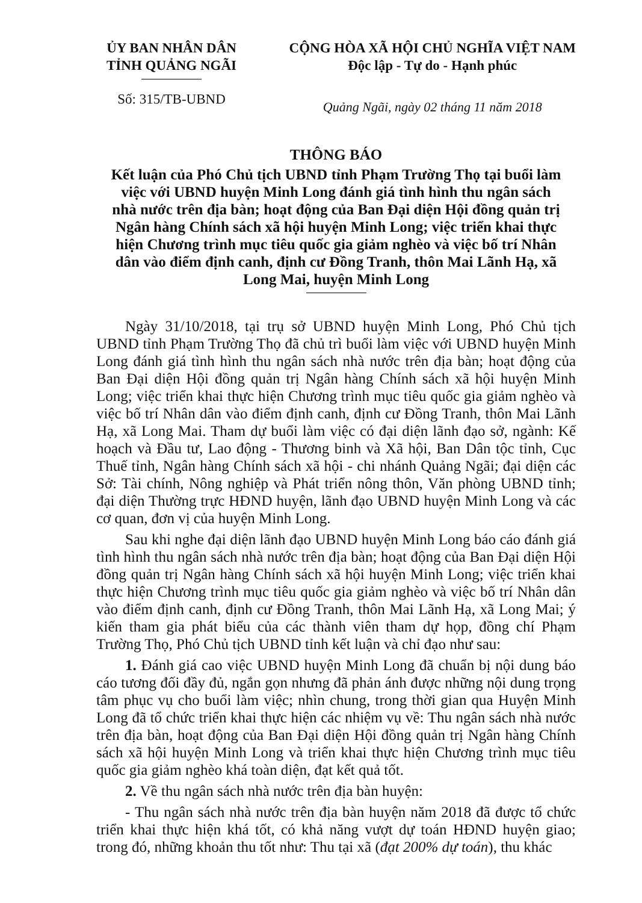ỦY BAN NHÂN DÂN
TỈNH QUẢNG NGÃI
Số: 315/TB-UBND
CỘNG HÒA XÃ HỘI CHỦ NGHĨA VIỆT NAM
Độc lập - Tự do - Hạnh phúc
Quảng Ngãi, ngày 02 tháng 11 năm 2018
THÔNG BÁO
Kết luận của Phó Chủ tịch UBND tỉnh Phạm Trường Thọ tại buổi làm việc với UBND huyện Minh Long đánh giá tình hình thu ngân sách nhà nước trên địa bàn; hoạt động của Ban Đại diện Hội đồng quản trị Ngân hàng Chính sách xã hội huyện Minh Long; việc triển khai thực hiện Chương trình mục tiêu quốc gia giảm nghèo và việc bố trí Nhân dân vào điểm định canh, định cư Đồng Tranh, thôn Mai Lãnh Hạ, xã Long Mai, huyện Minh Long
Ngày 31/10/2018, tại trụ sở UBND huyện Minh Long, Phó Chủ tịch UBND tỉnh Phạm Trường Thọ đã chủ trì buổi làm việc với UBND huyện Minh Long đánh giá tình hình thu ngân sách nhà nước trên địa bàn; hoạt động của Ban Đại diện Hội đồng quản trị Ngân hàng Chính sách xã hội huyện Minh Long; việc triển khai thực hiện Chương trình mục tiêu quốc gia giảm nghèo và việc bố trí Nhân dân vào điểm định canh, định cư Đồng Tranh, thôn Mai Lãnh Hạ, xã Long Mai. Tham dự buổi làm việc có đại diện lãnh đạo sở, ngành: Kế hoạch và Đầu tư, Lao động - Thương binh và Xã hội, Ban Dân tộc tỉnh, Cục Thuế tỉnh, Ngân hàng Chính sách xã hội - chi nhánh Quảng Ngãi; đại diện các Sở: Tài chính, Nông nghiệp và Phát triển nông thôn, Văn phòng UBND tỉnh; đại diện Thường trực HĐND huyện, lãnh đạo UBND huyện Minh Long và các cơ quan, đơn vị của huyện Minh Long.
Sau khi nghe đại diện lãnh đạo UBND huyện Minh Long báo cáo đánh giá tình hình thu ngân sách nhà nước trên địa bàn; hoạt động của Ban Đại diện Hội đồng quản trị Ngân hàng Chính sách xã hội huyện Minh Long; việc triển khai thực hiện Chương trình mục tiêu quốc gia giảm nghèo và việc bố trí Nhân dân vào điểm định canh, định cư Đồng Tranh, thôn Mai Lãnh Hạ, xã Long Mai; ý kiến tham gia phát biểu của các thành viên tham dự họp, đồng chí Phạm Trường Thọ, Phó Chủ tịch UBND tỉnh kết luận và chỉ đạo như sau:
1. Đánh giá cao việc UBND huyện Minh Long đã chuẩn bị nội dung báo cáo tương đối đầy đủ, ngắn gọn nhưng đã phản ánh được những nội dung trọng tâm phục vụ cho buổi làm việc; nhìn chung, trong thời gian qua Huyện Minh Long đã tổ chức triển khai thực hiện các nhiệm vụ về: Thu ngân sách nhà nước trên địa bàn, hoạt động của Ban Đại diện Hội đồng quản trị Ngân hàng Chính sách xã hội huyện Minh Long và triển khai thực hiện Chương trình mục tiêu quốc gia giảm nghèo khá toàn diện, đạt kết quả tốt.
2. Về thu ngân sách nhà nước trên địa bàn huyện:
- Thu ngân sách nhà nước trên địa bàn huyện năm 2018 đã được tổ chức triển khai thực hiện khá tốt, có khả năng vượt dự toán HĐND huyện giao; trong đó, những khoản thu tốt như: Thu tại xã (đạt 200% dự toán), thu khác